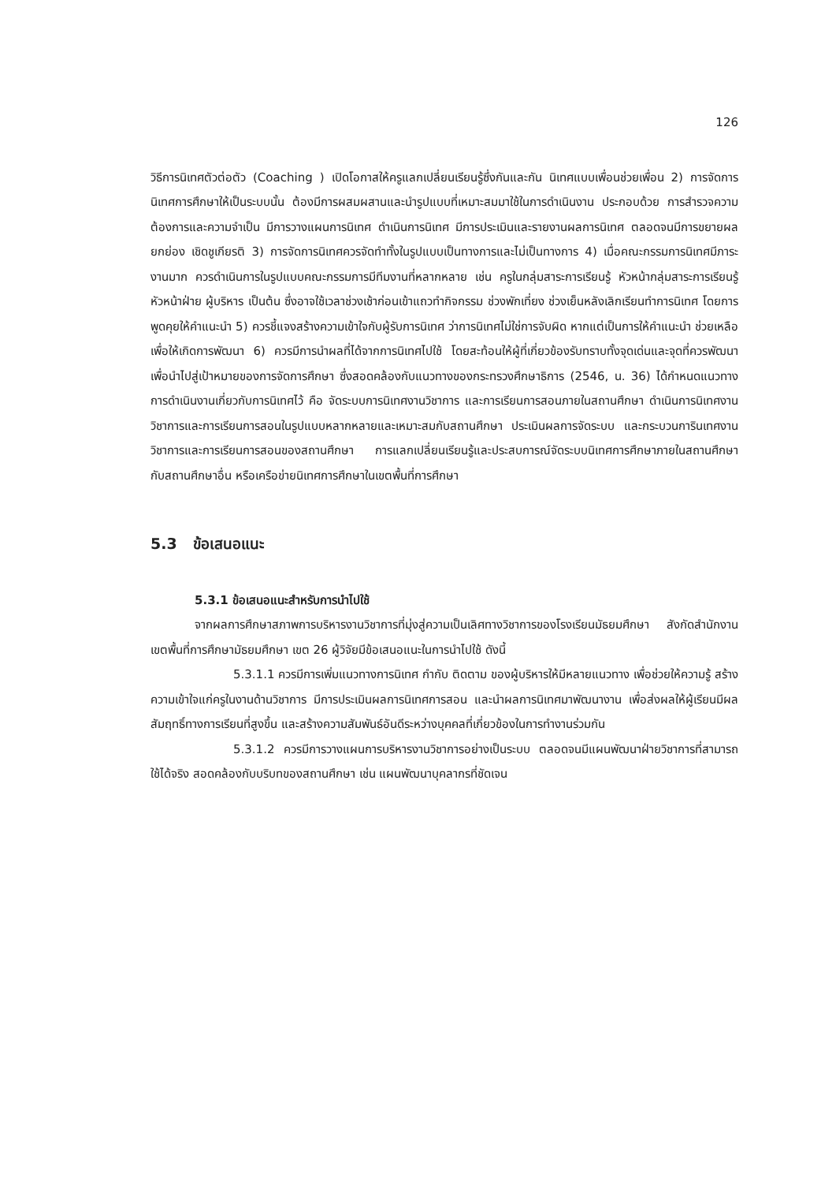126
วิธีการนิเทศตัวต่อตัว (Coaching ) เปิดโอกาสให้ครูแลกเปลี่ยนเรียนรู้ซึ่งกันและกัน นิเทศแบบเพื่อนช่วยเพื่อน 2) การจัดการนิเทศการศึกษาให้เป็นระบบนั้น ต้องมีการผสมผสานและนำรูปแบบที่เหมาะสมมาใช้ในการดำเนินงาน ประกอบด้วย การสำรวจความต้องการและความจำเป็น มีการวางแผนการนิเทศ ดำเนินการนิเทศ มีการประเมินและรายงานผลการนิเทศ ตลอดจนมีการขยายผล ยกย่อง เชิดชูเกียรติ 3) การจัดการนิเทศควรจัดทำทั้งในรูปแบบเป็นทางการและไม่เป็นทางการ 4) เมื่อคณะกรรมการนิเทศมีภาระงานมาก ควรดำเนินการในรูปแบบคณะกรรมการมีทีมงานที่หลากหลาย เช่น ครูในกลุ่มสาระการเรียนรู้ หัวหน้ากลุ่มสาระการเรียนรู้ หัวหน้าฝ่าย ผู้บริหาร เป็นต้น ซึ่งอาจใช้เวลาช่วงเช้าก่อนเข้าแถวทำกิจกรรม ช่วงพักเที่ยง ช่วงเย็นหลังเลิกเรียนทำการนิเทศ โดยการพูดคุยให้คำแนะนำ 5) ควรชี้แจงสร้างความเข้าใจกับผู้รับการนิเทศ ว่าการนิเทศไม่ใช่การจับผิด หากแต่เป็นการให้คำแนะนำ ช่วยเหลือ เพื่อให้เกิดการพัฒนา 6) ควรมีการนำผลที่ได้จากการนิเทศไปใช้ โดยสะท้อนให้ผู้ที่เกี่ยวข้องรับทราบทั้งจุดเด่นและจุดที่ควรพัฒนา เพื่อนำไปสู่เป้าหมายของการจัดการศึกษา ซึ่งสอดคล้องกับแนวทางของกระทรวงศึกษาธิการ (2546, น. 36) ได้กำหนดแนวทาง การดำเนินงานเกี่ยวกับการนิเทศไว้ คือ จัดระบบการนิเทศงานวิชาการ และการเรียนการสอนภายในสถานศึกษา ดำเนินการนิเทศงานวิชาการและการเรียนการสอนในรูปแบบหลากหลายและเหมาะสมกับสถานศึกษา ประเมินผลการจัดระบบ และกระบวนการินเทศงานวิชาการและการเรียนการสอนของสถานศึกษา การแลกเปลี่ยนเรียนรู้และประสบการณ์จัดระบบนิเทศการศึกษาภายในสถานศึกษา กับสถานศึกษาอื่น หรือเครือข่ายนิเทศการศึกษาในเขตพื้นที่การศึกษา
5.3 ข้อเสนอแนะ
5.3.1 ข้อเสนอแนะสำหรับการนำไปใช้
จากผลการศึกษาสภาพการบริหารงานวิชาการที่มุ่งสู่ความเป็นเลิศทางวิชาการของโรงเรียนมัธยมศึกษา สังกัดสำนักงานเขตพื้นที่การศึกษามัธยมศึกษา เขต 26 ผู้วิจัยมีข้อเสนอแนะในการนำไปใช้ ดังนี้
5.3.1.1 ควรมีการเพิ่มแนวทางการนิเทศ กำกับ ติดตาม ของผู้บริหารให้มีหลายแนวทาง เพื่อช่วยให้ความรู้ สร้างความเข้าใจแก่ครูในงานด้านวิชาการ มีการประเมินผลการนิเทศการสอน และนำผลการนิเทศมาพัฒนางาน เพื่อส่งผลให้ผู้เรียนมีผลสัมฤทธิ์ทางการเรียนที่สูงขึ้น และสร้างความสัมพันธ์อันดีระหว่างบุคคลที่เกี่ยวข้องในการทำงานร่วมกัน
5.3.1.2 ควรมีการวางแผนการบริหารงานวิชาการอย่างเป็นระบบ ตลอดจนมีแผนพัฒนาฝ่ายวิชาการที่สามารถใช้ได้จริง สอดคล้องกับบริบทของสถานศึกษา เช่น แผนพัฒนาบุคลากรที่ชัดเจน